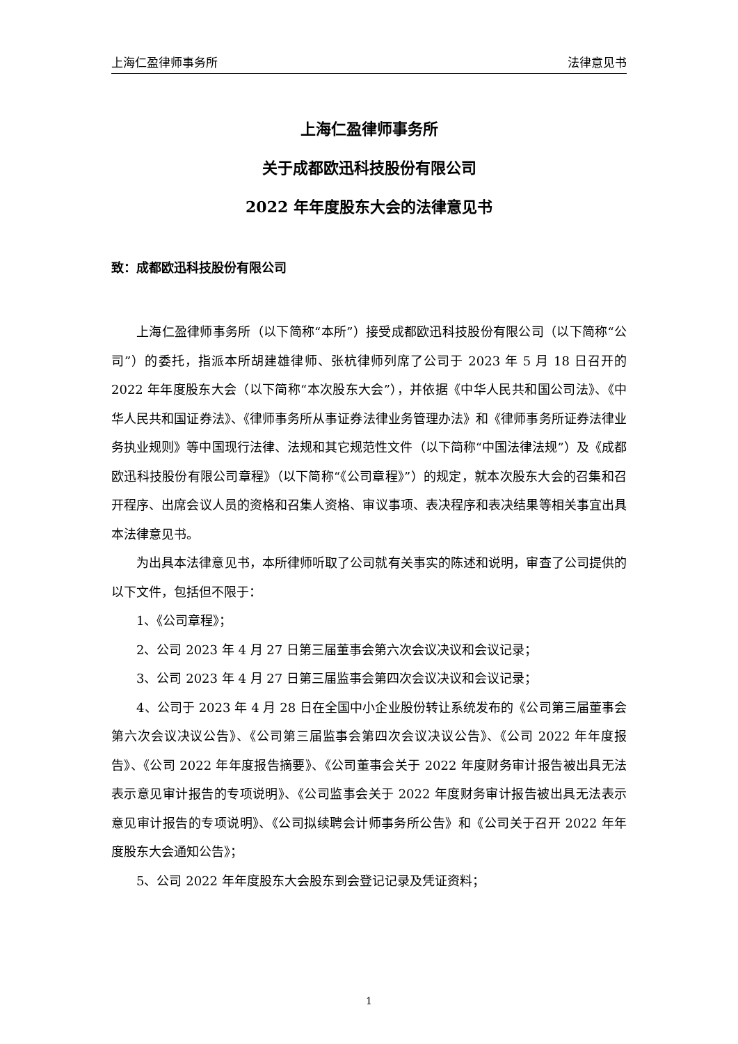上海仁盈律师事务所 法律意见书
上海仁盈律师事务所
关于成都欧迅科技股份有限公司
2022 年年度股东大会的法律意见书
致：成都欧迅科技股份有限公司
上海仁盈律师事务所（以下简称“本所”）接受成都欧迅科技股份有限公司（以下简称“公司”）的委托，指派本所胡建雄律师、张杭律师列席了公司于 2023 年 5 月 18 日召开的 2022 年年度股东大会（以下简称“本次股东大会”），并依据《中华人民共和国公司法》、《中华人民共和国证券法》、《律师事务所从事证券法律业务管理办法》和《律师事务所证券法律业务执业规则》等中国现行法律、法规和其它规范性文件（以下简称“中国法律法规”）及《成都欧迅科技股份有限公司章程》（以下简称“《公司章程》”）的规定，就本次股东大会的召集和召开程序、出席会议人员的资格和召集人资格、审议事项、表决程序和表决结果等相关事宜出具本法律意见书。
为出具本法律意见书，本所律师听取了公司就有关事实的陈述和说明，审查了公司提供的以下文件，包括但不限于：
1、《公司章程》；
2、公司 2023 年 4 月 27 日第三届董事会第六次会议决议和会议记录；
3、公司 2023 年 4 月 27 日第三届监事会第四次会议决议和会议记录；
4、公司于 2023 年 4 月 28 日在全国中小企业股份转让系统发布的《公司第三届董事会第六次会议决议公告》、《公司第三届监事会第四次会议决议公告》、《公司 2022 年年度报告》、《公司 2022 年年度报告摘要》、《公司董事会关于 2022 年度财务审计报告被出具无法表示意见审计报告的专项说明》、《公司监事会关于 2022 年度财务审计报告被出具无法表示意见审计报告的专项说明》、《公司拟续聘会计师事务所公告》和《公司关于召开 2022 年年度股东大会通知公告》；
5、公司 2022 年年度股东大会股东到会登记记录及凭证资料；
1